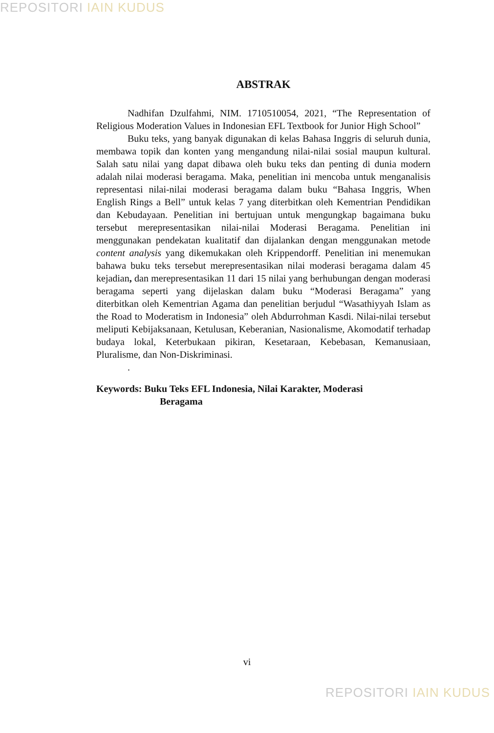REPOSITORI IAIN KUDUS
ABSTRAK
Nadhifan Dzulfahmi, NIM. 1710510054, 2021, “The Representation of Religious Moderation Values in Indonesian EFL Textbook for Junior High School”
Buku teks, yang banyak digunakan di kelas Bahasa Inggris di seluruh dunia, membawa topik dan konten yang mengandung nilai-nilai sosial maupun kultural. Salah satu nilai yang dapat dibawa oleh buku teks dan penting di dunia modern adalah nilai moderasi beragama. Maka, penelitian ini mencoba untuk menganalisis representasi nilai-nilai moderasi beragama dalam buku “Bahasa Inggris, When English Rings a Bell” untuk kelas 7 yang diterbitkan oleh Kementrian Pendidikan dan Kebudayaan. Penelitian ini bertujuan untuk mengungkap bagaimana buku tersebut merepresentasikan nilai-nilai Moderasi Beragama. Penelitian ini menggunakan pendekatan kualitatif dan dijalankan dengan menggunakan metode content analysis yang dikemukakan oleh Krippendorff. Penelitian ini menemukan bahawa buku teks tersebut merepresentasikan nilai moderasi beragama dalam 45 kejadian, dan merepresentasikan 11 dari 15 nilai yang berhubungan dengan moderasi beragama seperti yang dijelaskan dalam buku “Moderasi Beragama” yang diterbitkan oleh Kementrian Agama dan penelitian berjudul “Wasathiyyah Islam as the Road to Moderatism in Indonesia” oleh Abdurrohman Kasdi. Nilai-nilai tersebut meliputi Kebijaksanaan, Ketulusan, Keberanian, Nasionalisme, Akomodatif terhadap budaya lokal, Keterbukaan pikiran, Kesetaraan, Kebebasan, Kemanusiaan, Pluralisme, dan Non-Diskriminasi.
.
Keywords: Buku Teks EFL Indonesia, Nilai Karakter, Moderasi
Beragama
vi
REPOSITORI IAIN KUDUS